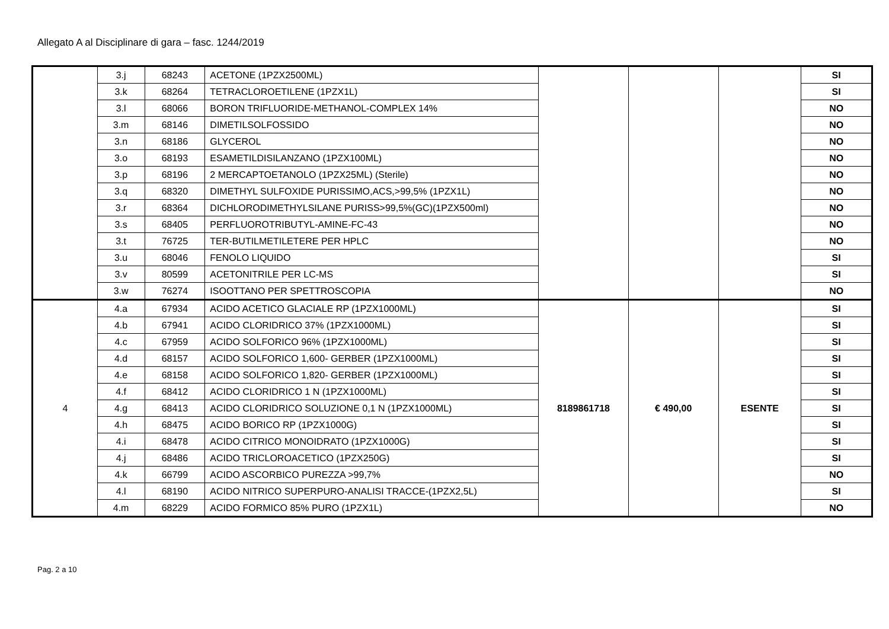Allegato A al Disciplinare di gara – fasc. 1244/2019
| | 3.j | 68243 | ACETONE (1PZX2500ML) | | | | SI |
| | 3.k | 68264 | TETRACLOROETILENE (1PZX1L) | | | | SI |
| | 3.l | 68066 | BORON TRIFLUORIDE-METHANOL-COMPLEX 14% | | | | NO |
| | 3.m | 68146 | DIMETILSOLFOSSIDO | | | | NO |
| | 3.n | 68186 | GLYCEROL | | | | NO |
| | 3.o | 68193 | ESAMETILDISILANZANO (1PZX100ML) | | | | NO |
| | 3.p | 68196 | 2 MERCAPTOETANOLO (1PZX25ML) (Sterile) | | | | NO |
| | 3.q | 68320 | DIMETHYL SULFOXIDE PURISSIMO,ACS,>99,5% (1PZX1L) | | | | NO |
| | 3.r | 68364 | DICHLORODIMETHYLSILANE PURISS>99,5%(GC)(1PZX500ml) | | | | NO |
| | 3.s | 68405 | PERFLUOROTRIBUTYL-AMINE-FC-43 | | | | NO |
| | 3.t | 76725 | TER-BUTILMETILETERE PER HPLC | | | | NO |
| | 3.u | 68046 | FENOLO LIQUIDO | | | | SI |
| | 3.v | 80599 | ACETONITRILE PER LC-MS | | | | SI |
| | 3.w | 76274 | ISOOTTANO PER SPETTROSCOPIA | | | | NO |
| 4 | 4.a | 67934 | ACIDO ACETICO GLACIALE RP (1PZX1000ML) | 8189861718 | € 490,00 | ESENTE | SI |
| | 4.b | 67941 | ACIDO CLORIDRICO 37% (1PZX1000ML) | | | | SI |
| | 4.c | 67959 | ACIDO SOLFORICO 96% (1PZX1000ML) | | | | SI |
| | 4.d | 68157 | ACIDO SOLFORICO 1,600- GERBER (1PZX1000ML) | | | | SI |
| | 4.e | 68158 | ACIDO SOLFORICO 1,820- GERBER (1PZX1000ML) | | | | SI |
| | 4.f | 68412 | ACIDO CLORIDRICO 1 N (1PZX1000ML) | | | | SI |
| | 4.g | 68413 | ACIDO CLORIDRICO SOLUZIONE 0,1 N (1PZX1000ML) | | | | SI |
| | 4.h | 68475 | ACIDO BORICO RP (1PZX1000G) | | | | SI |
| | 4.i | 68478 | ACIDO CITRICO MONOIDRATO (1PZX1000G) | | | | SI |
| | 4.j | 68486 | ACIDO TRICLOROACETICO (1PZX250G) | | | | SI |
| | 4.k | 66799 | ACIDO ASCORBICO PUREZZA >99,7% | | | | NO |
| | 4.l | 68190 | ACIDO NITRICO SUPERPURO-ANALISI TRACCE-(1PZX2,5L) | | | | SI |
| | 4.m | 68229 | ACIDO FORMICO 85% PURO (1PZX1L) | | | | NO |
Pag. 2 a 10